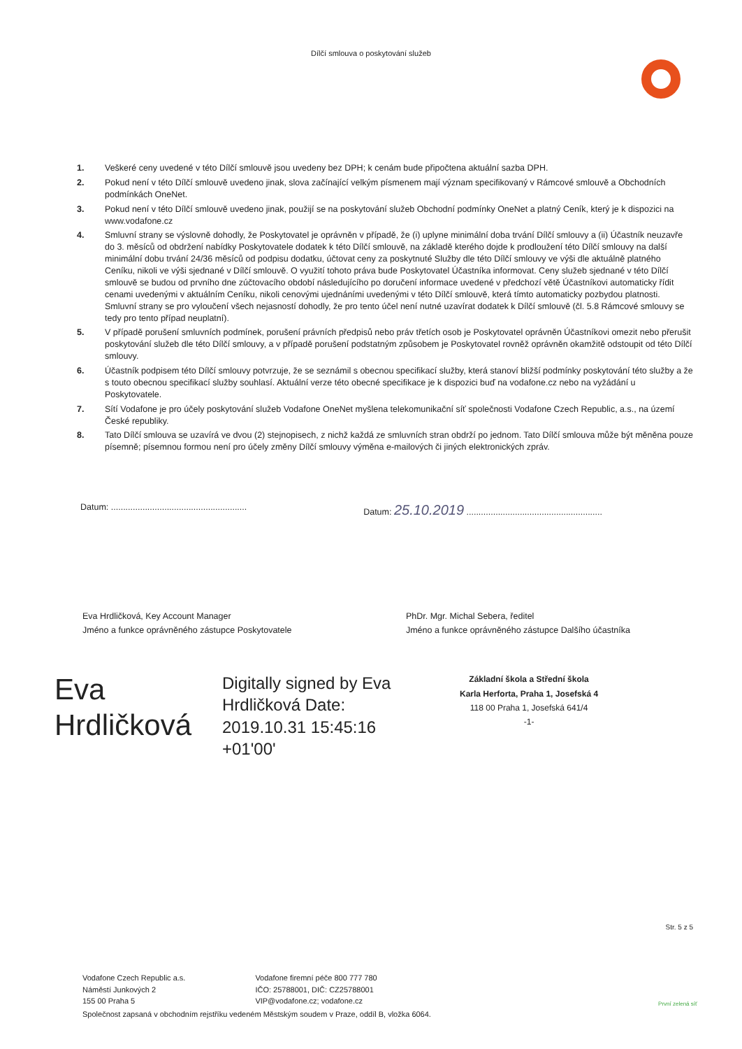Dílčí smlouva o poskytování služeb
1. Veškeré ceny uvedené v této Dílčí smlouvě jsou uvedeny bez DPH; k cenám bude připočtena aktuální sazba DPH.
2. Pokud není v této Dílčí smlouvě uvedeno jinak, slova začínající velkým písmenem mají význam specifikovaný v Rámcové smlouvě a Obchodních podmínkách OneNet.
3. Pokud není v této Dílčí smlouvě uvedeno jinak, použijí se na poskytování služeb Obchodní podmínky OneNet a platný Ceník, který je k dispozici na www.vodafone.cz
4. Smluvní strany se výslovně dohodly, že Poskytovatel je oprávněn v případě, že (i) uplyne minimální doba trvání Dílčí smlouvy a (ii) Účastník neuzavře do 3. měsíců od obdržení nabídky Poskytovatele dodatek k této Dílčí smlouvě, na základě kterého dojde k prodloužení této Dílčí smlouvy na další minimální dobu trvání 24/36 měsíců od podpisu dodatku, účtovat ceny za poskytnuté Služby dle této Dílčí smlouvy ve výši dle aktuálně platného Ceníku, nikoli ve výši sjednané v Dílčí smlouvě. O využití tohoto práva bude Poskytovatel Účastníka informovat. Ceny služeb sjednané v této Dílčí smlouvě se budou od prvního dne zúčtovacího období následujícího po doručení informace uvedené v předchozí větě Účastníkovi automaticky řídit cenami uvedenými v aktuálním Ceníku, nikoli cenovými ujednáními uvedenými v této Dílčí smlouvě, která tímto automaticky pozbydou platnosti. Smluvní strany se pro vyloučení všech nejasností dohodly, že pro tento účel není nutné uzavírat dodatek k Dílčí smlouvě (čl. 5.8 Rámcové smlouvy se tedy pro tento případ neuplatní).
5. V případě porušení smluvních podmínek, porušení právních předpisů nebo práv třetích osob je Poskytovatel oprávněn Účastníkovi omezit nebo přerušit poskytování služeb dle této Dílčí smlouvy, a v případě porušení podstatným způsobem je Poskytovatel rovněž oprávněn okamžitě odstoupit od této Dílčí smlouvy.
6. Účastník podpisem této Dílčí smlouvy potvrzuje, že se seznámil s obecnou specifikací služby, která stanoví bližší podmínky poskytování této služby a že s touto obecnou specifikací služby souhlasí. Aktuální verze této obecné specifikace je k dispozici buď na vodafone.cz nebo na vyžádání u Poskytovatele.
7. Sítí Vodafone je pro účely poskytování služeb Vodafone OneNet myšlena telekomunikační síť společnosti Vodafone Czech Republic, a.s., na území České republiky.
8. Tato Dílčí smlouva se uzavírá ve dvou (2) stejnopisech, z nichž každá ze smluvních stran obdrží po jednom. Tato Dílčí smlouva může být měněna pouze písemně; písemnou formou není pro účely změny Dílčí smlouvy výměna e-mailových či jiných elektronických zpráv.
Datum: ........................................................ Datum: 25.10.2019 ........................................................
Eva Hrdličková, Key Account Manager
Jméno a funkce oprávněného zástupce Poskytovatele
PhDr. Mgr. Michal Sebera, ředitel
Jméno a funkce oprávněného zástupce Dalšího účastníka
Eva Hrdličková
Digitally signed by Eva Hrdličková Date: 2019.10.31 15:45:16 +01'00'
Základní škola a Střední škola
Karla Herforta, Praha 1, Josefská 4
118 00 Praha 1, Josefská 641/4
-1-
Str. 5 z 5
Vodafone Czech Republic a.s.
Náměstí Junkových 2
155 00 Praha 5
Vodafone firemní péče 800 777 780
IČO: 25788001, DIČ: CZ25788001
VIP@vodafone.cz; vodafone.cz
První zelená síť
Společnost zapsaná v obchodním rejstříku vedeném Městským soudem v Praze, oddíl B, vložka 6064.